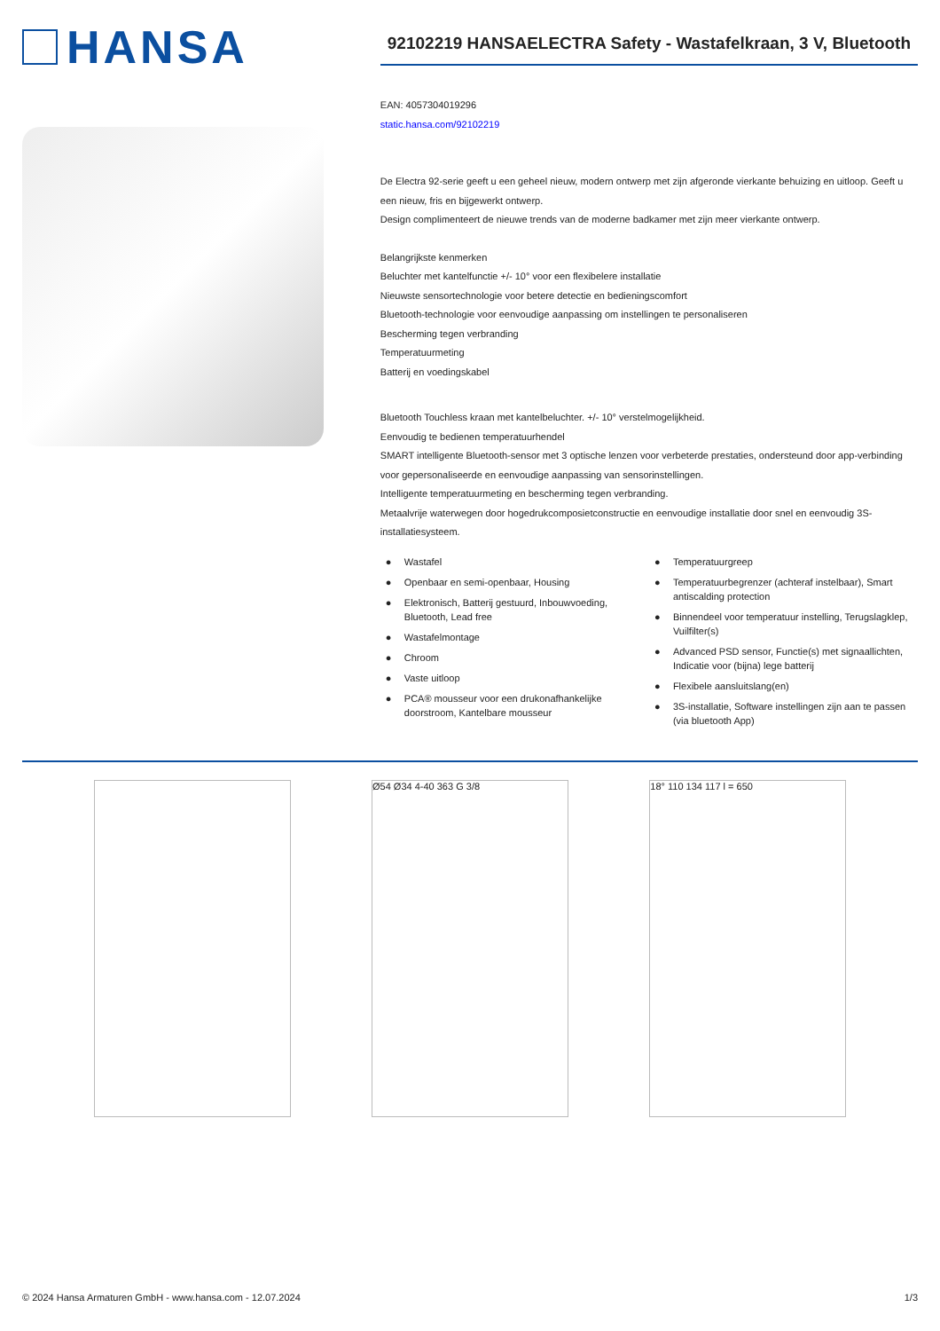HANSA
92102219 HANSAELECTRA Safety - Wastafelkraan, 3 V, Bluetooth
EAN: 4057304019296
static.hansa.com/92102219
De Electra 92-serie geeft u een geheel nieuw, modern ontwerp met zijn afgeronde vierkante behuizing en uitloop. Geeft u een nieuw, fris en bijgewerkt ontwerp.
Design complimenteert de nieuwe trends van de moderne badkamer met zijn meer vierkante ontwerp.
Belangrijkste kenmerken
Beluchter met kantelfunctie +/- 10° voor een flexibelere installatie
Nieuwste sensortechnologie voor betere detectie en bedieningscomfort
Bluetooth-technologie voor eenvoudige aanpassing om instellingen te personaliseren
Bescherming tegen verbranding
Temperatuurmeting
Batterij en voedingskabel
Bluetooth Touchless kraan met kantelbeluchter. +/- 10° verstelmogelijkheid.
Eenvoudig te bedienen temperatuurhendel
SMART intelligente Bluetooth-sensor met 3 optische lenzen voor verbeterde prestaties, ondersteund door app-verbinding voor gepersonaliseerde en eenvoudige aanpassing van sensorinstellingen.
Intelligente temperatuurmeting en bescherming tegen verbranding.
Metaalvrije waterwegen door hogedrukcomposietconstructie en eenvoudige installatie door snel en eenvoudig 3S-installatiesysteem.
● Wastafel
● Openbaar en semi-openbaar, Housing
● Elektronisch, Batterij gestuurd, Inbouwvoeding, Bluetooth, Lead free
● Wastafelmontage
● Chroom
● Vaste uitloop
● PCA® mousseur voor een drukonafhankelijke doorstroom, Kantelbare mousseur
● Temperatuurgreep
● Temperatuurbegrenzer (achteraf instelbaar), Smart antiscalding protection
● Binnendeel voor temperatuur instelling, Terugslagklep, Vuilfilter(s)
● Advanced PSD sensor, Functie(s) met signaallichten, Indicatie voor (bijna) lege batterij
● Flexibele aansluitslang(en)
● 3S-installatie, Software instellingen zijn aan te passen (via bluetooth App)
Ø54 Ø34 4-40 363 G 3/8 18° 110 134 117 l = 650
© 2024 Hansa Armaturen GmbH - www.hansa.com - 12.07.2024 1/3